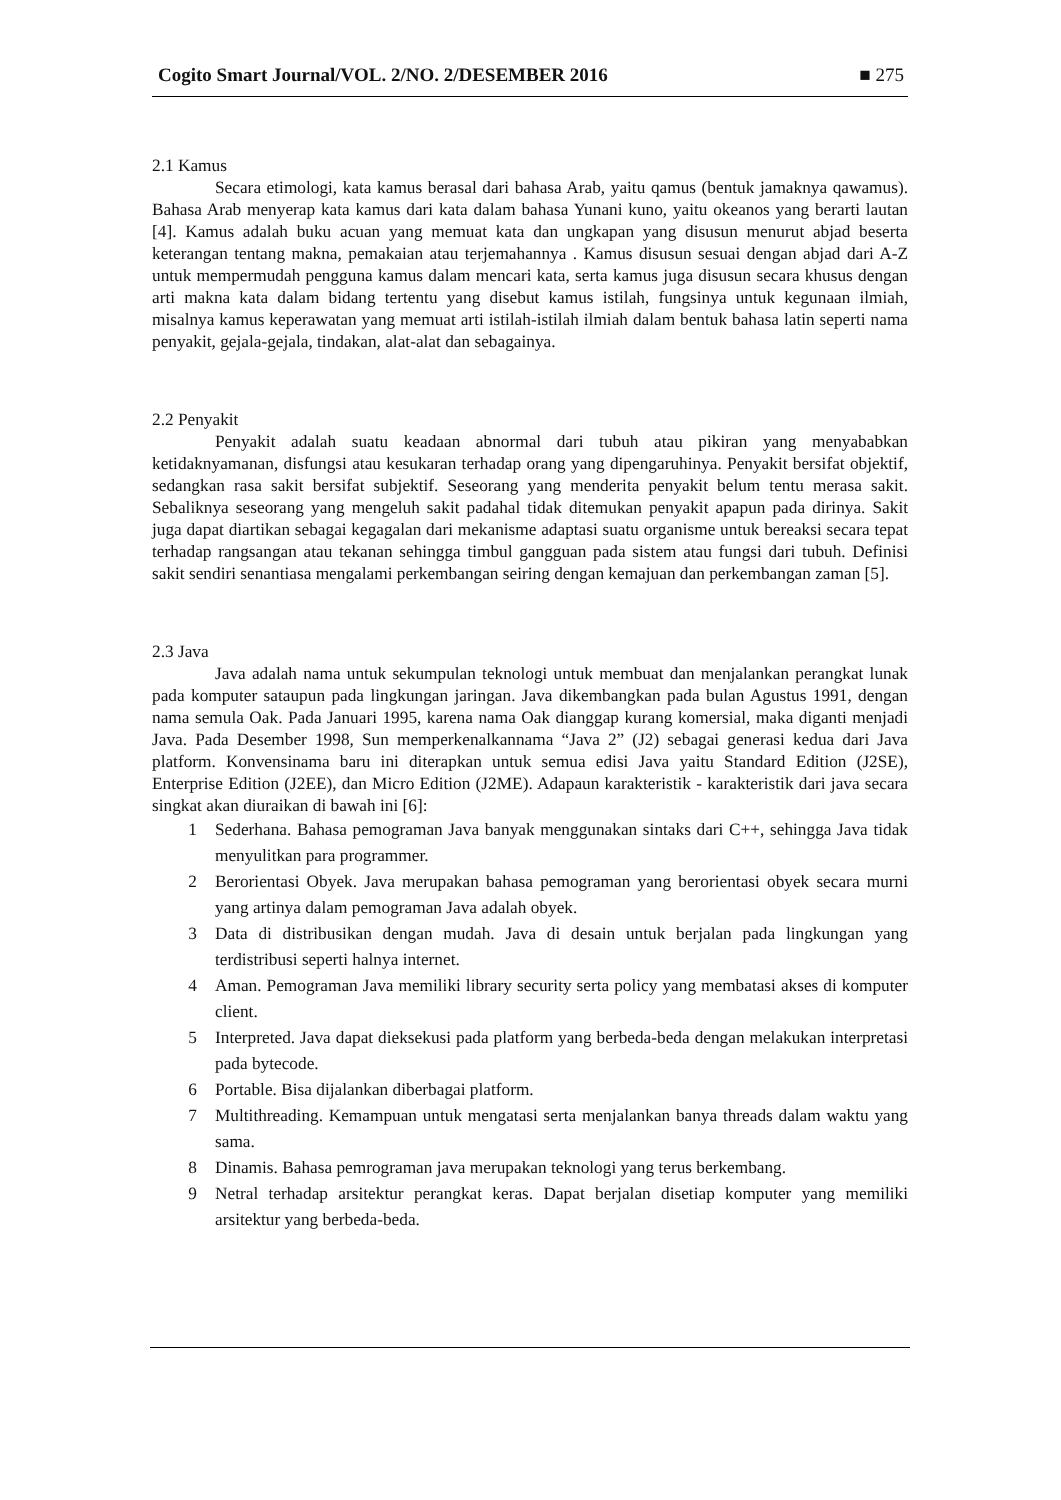Cogito Smart Journal/VOL. 2/NO. 2/DESEMBER 2016 ■ 275
2.1 Kamus
Secara etimologi, kata kamus berasal dari bahasa Arab, yaitu qamus (bentuk jamaknya qawamus). Bahasa Arab menyerap kata kamus dari kata dalam bahasa Yunani kuno, yaitu okeanos yang berarti lautan [4]. Kamus adalah buku acuan yang memuat kata dan ungkapan yang disusun menurut abjad beserta keterangan tentang makna, pemakaian atau terjemahannya . Kamus disusun sesuai dengan abjad dari A-Z untuk mempermudah pengguna kamus dalam mencari kata, serta kamus juga disusun secara khusus dengan arti makna kata dalam bidang tertentu yang disebut kamus istilah, fungsinya untuk kegunaan ilmiah, misalnya kamus keperawatan yang memuat arti istilah-istilah ilmiah dalam bentuk bahasa latin seperti nama penyakit, gejala-gejala, tindakan, alat-alat dan sebagainya.
2.2 Penyakit
Penyakit adalah suatu keadaan abnormal dari tubuh atau pikiran yang menyababkan ketidaknyamanan, disfungsi atau kesukaran terhadap orang yang dipengaruhinya. Penyakit bersifat objektif, sedangkan rasa sakit bersifat subjektif. Seseorang yang menderita penyakit belum tentu merasa sakit. Sebaliknya seseorang yang mengeluh sakit padahal tidak ditemukan penyakit apapun pada dirinya. Sakit juga dapat diartikan sebagai kegagalan dari mekanisme adaptasi suatu organisme untuk bereaksi secara tepat terhadap rangsangan atau tekanan sehingga timbul gangguan pada sistem atau fungsi dari tubuh. Definisi sakit sendiri senantiasa mengalami perkembangan seiring dengan kemajuan dan perkembangan zaman [5].
2.3 Java
Java adalah nama untuk sekumpulan teknologi untuk membuat dan menjalankan perangkat lunak pada komputer sataupun pada lingkungan jaringan. Java dikembangkan pada bulan Agustus 1991, dengan nama semula Oak. Pada Januari 1995, karena nama Oak dianggap kurang komersial, maka diganti menjadi Java. Pada Desember 1998, Sun memperkenalkannama “Java 2” (J2) sebagai generasi kedua dari Java platform. Konvensinama baru ini diterapkan untuk semua edisi Java yaitu Standard Edition (J2SE), Enterprise Edition (J2EE), dan Micro Edition (J2ME). Adapaun karakteristik - karakteristik dari java secara singkat akan diuraikan di bawah ini [6]:
1 Sederhana. Bahasa pemograman Java banyak menggunakan sintaks dari C++, sehingga Java tidak menyulitkan para programmer.
2 Berorientasi Obyek. Java merupakan bahasa pemograman yang berorientasi obyek secara murni yang artinya dalam pemograman Java adalah obyek.
3 Data di distribusikan dengan mudah. Java di desain untuk berjalan pada lingkungan yang terdistribusi seperti halnya internet.
4 Aman. Pemograman Java memiliki library security serta policy yang membatasi akses di komputer client.
5 Interpreted. Java dapat dieksekusi pada platform yang berbeda-beda dengan melakukan interpretasi pada bytecode.
6 Portable. Bisa dijalankan diberbagai platform.
7 Multithreading. Kemampuan untuk mengatasi serta menjalankan banya threads dalam waktu yang sama.
8 Dinamis. Bahasa pemrograman java merupakan teknologi yang terus berkembang.
9 Netral terhadap arsitektur perangkat keras. Dapat berjalan disetiap komputer yang memiliki arsitektur yang berbeda-beda.